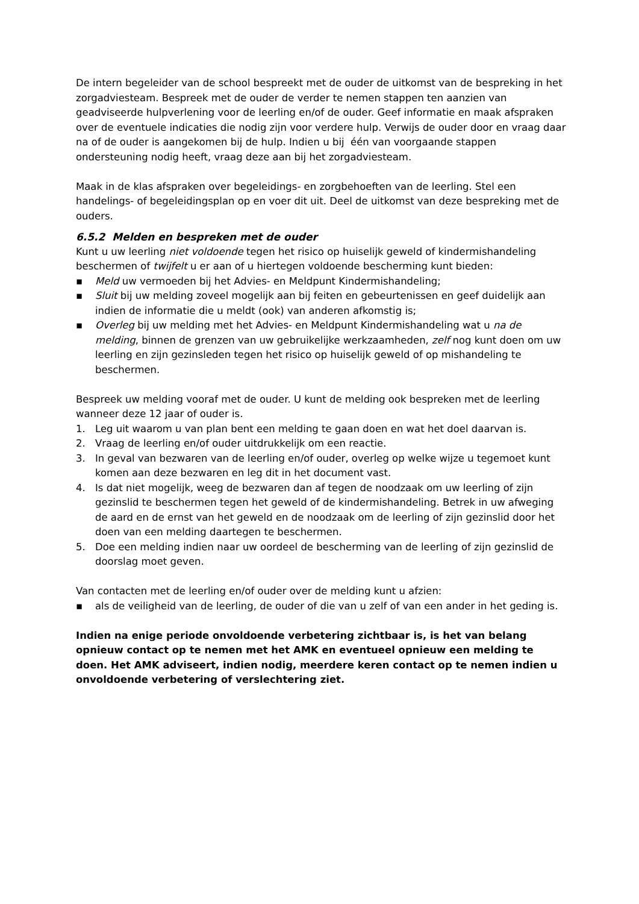De intern begeleider van de school bespreekt met de ouder de uitkomst van de bespreking in het zorgadviesteam. Bespreek met de ouder de verder te nemen stappen ten aanzien van geadviseerde hulpverlening voor de leerling en/of de ouder. Geef informatie en maak afspraken over de eventuele indicaties die nodig zijn voor verdere hulp. Verwijs de ouder door en vraag daar na of de ouder is aangekomen bij de hulp. Indien u bij één van voorgaande stappen ondersteuning nodig heeft, vraag deze aan bij het zorgadviesteam.
Maak in de klas afspraken over begeleidings- en zorgbehoeften van de leerling. Stel een handelings- of begeleidingsplan op en voer dit uit. Deel de uitkomst van deze bespreking met de ouders.
6.5.2 Melden en bespreken met de ouder
Kunt u uw leerling niet voldoende tegen het risico op huiselijk geweld of kindermishandeling beschermen of twijfelt u er aan of u hiertegen voldoende bescherming kunt bieden:
▪ Meld uw vermoeden bij het Advies- en Meldpunt Kindermishandeling;
▪ Sluit bij uw melding zoveel mogelijk aan bij feiten en gebeurtenissen en geef duidelijk aan indien de informatie die u meldt (ook) van anderen afkomstig is;
▪ Overleg bij uw melding met het Advies- en Meldpunt Kindermishandeling wat u na de melding, binnen de grenzen van uw gebruikelijke werkzaamheden, zelf nog kunt doen om uw leerling en zijn gezinsleden tegen het risico op huiselijk geweld of op mishandeling te beschermen.
Bespreek uw melding vooraf met de ouder. U kunt de melding ook bespreken met de leerling wanneer deze 12 jaar of ouder is.
1. Leg uit waarom u van plan bent een melding te gaan doen en wat het doel daarvan is.
2. Vraag de leerling en/of ouder uitdrukkelijk om een reactie.
3. In geval van bezwaren van de leerling en/of ouder, overleg op welke wijze u tegemoet kunt komen aan deze bezwaren en leg dit in het document vast.
4. Is dat niet mogelijk, weeg de bezwaren dan af tegen de noodzaak om uw leerling of zijn gezinslid te beschermen tegen het geweld of de kindermishandeling. Betrek in uw afweging de aard en de ernst van het geweld en de noodzaak om de leerling of zijn gezinslid door het doen van een melding daartegen te beschermen.
5. Doe een melding indien naar uw oordeel de bescherming van de leerling of zijn gezinslid de doorslag moet geven.
Van contacten met de leerling en/of ouder over de melding kunt u afzien:
▪ als de veiligheid van de leerling, de ouder of die van u zelf of van een ander in het geding is.
Indien na enige periode onvoldoende verbetering zichtbaar is, is het van belang opnieuw contact op te nemen met het AMK en eventueel opnieuw een melding te doen. Het AMK adviseert, indien nodig, meerdere keren contact op te nemen indien u onvoldoende verbetering of verslechtering ziet.